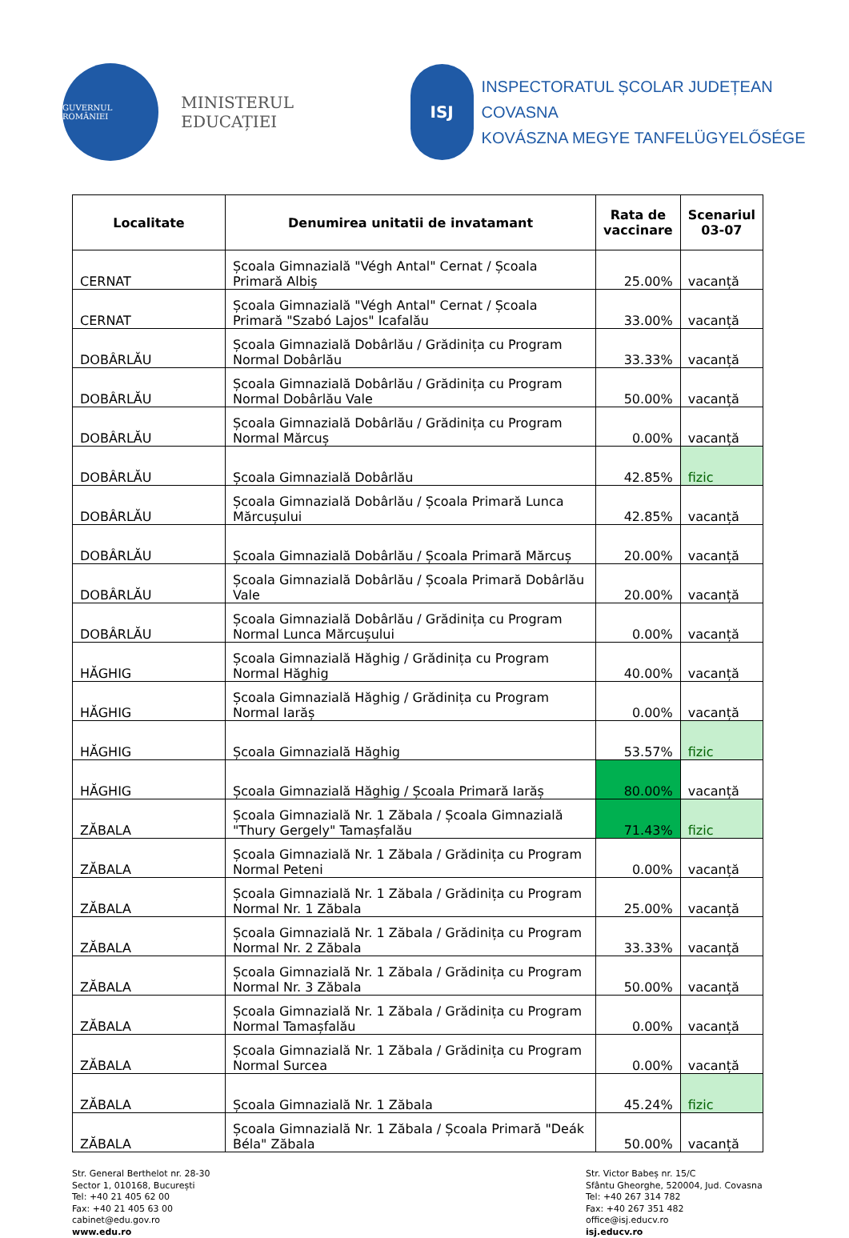GUVERNUL ROMÂNIEI
MINISTERUL EDUCAȚIEI
ISJ
INSPECTORATUL ȘCOLAR JUDEȚEAN COVASNA
KOVÁSZNA MEGYE TANFELÜGYELŐSÉGE
| Localitate | Denumirea unitatii de invatamant | Rata de vaccinare | Scenariul 03-07 |
| --- | --- | --- | --- |
| CERNAT | Școala Gimnazială "Végh Antal" Cernat / Școala Primară Albiș | 25.00% | vacanță |
| CERNAT | Școala Gimnazială "Végh Antal" Cernat / Școala Primară "Szabó Lajos" Icafalău | 33.00% | vacanță |
| DOBÂRLĂU | Școala Gimnazială Dobârlău / Grădinița cu Program Normal Dobârlău | 33.33% | vacanță |
| DOBÂRLĂU | Școala Gimnazială Dobârlău / Grădinița cu Program Normal Dobârlău Vale | 50.00% | vacanță |
| DOBÂRLĂU | Școala Gimnazială Dobârlău / Grădinița cu Program Normal Mărcuș | 0.00% | vacanță |
| DOBÂRLĂU | Școala Gimnazială Dobârlău | 42.85% | fizic |
| DOBÂRLĂU | Școala Gimnazială Dobârlău / Școala Primară Lunca Mărcușului | 42.85% | vacanță |
| DOBÂRLĂU | Școala Gimnazială Dobârlău / Școala Primară Mărcuș | 20.00% | vacanță |
| DOBÂRLĂU | Școala Gimnazială Dobârlău / Școala Primară Dobârlău Vale | 20.00% | vacanță |
| DOBÂRLĂU | Școala Gimnazială Dobârlău / Grădinița cu Program Normal Lunca Mărcușului | 0.00% | vacanță |
| HĂGHIG | Școala Gimnazială Hăghig / Grădinița cu Program Normal Hăghig | 40.00% | vacanță |
| HĂGHIG | Școala Gimnazială Hăghig / Grădinița cu Program Normal Iarăș | 0.00% | vacanță |
| HĂGHIG | Școala Gimnazială Hăghig | 53.57% | fizic |
| HĂGHIG | Școala Gimnazială Hăghig / Școala Primară Iarăș | 80.00% | vacanță |
| ZĂBALA | Școala Gimnazială Nr. 1 Zăbala / Școala Gimnazială "Thury Gergely" Tamașfalău | 71.43% | fizic |
| ZĂBALA | Școala Gimnazială Nr. 1 Zăbala / Grădinița cu Program Normal Peteni | 0.00% | vacanță |
| ZĂBALA | Școala Gimnazială Nr. 1 Zăbala / Grădinița cu Program Normal Nr. 1 Zăbala | 25.00% | vacanță |
| ZĂBALA | Școala Gimnazială Nr. 1 Zăbala / Grădinița cu Program Normal Nr. 2 Zăbala | 33.33% | vacanță |
| ZĂBALA | Școala Gimnazială Nr. 1 Zăbala / Grădinița cu Program Normal Nr. 3 Zăbala | 50.00% | vacanță |
| ZĂBALA | Școala Gimnazială Nr. 1 Zăbala / Grădinița cu Program Normal Tamașfalău | 0.00% | vacanță |
| ZĂBALA | Școala Gimnazială Nr. 1 Zăbala / Grădinița cu Program Normal Surcea | 0.00% | vacanță |
| ZĂBALA | Școala Gimnazială Nr. 1 Zăbala | 45.24% | fizic |
| ZĂBALA | Școala Gimnazială Nr. 1 Zăbala / Școala Primară "Deák Béla" Zăbala | 50.00% | vacanță |
Str. General Berthelot nr. 28-30
Sector 1, 010168, București
Tel: +40 21 405 62 00
Fax: +40 21 405 63 00
cabinet@edu.gov.ro
www.edu.ro
Str. Victor Babeș nr. 15/C
Sfântu Gheorghe, 520004, Jud. Covasna
Tel: +40 267 314 782
Fax: +40 267 351 482
office@isj.educv.ro
isj.educv.ro